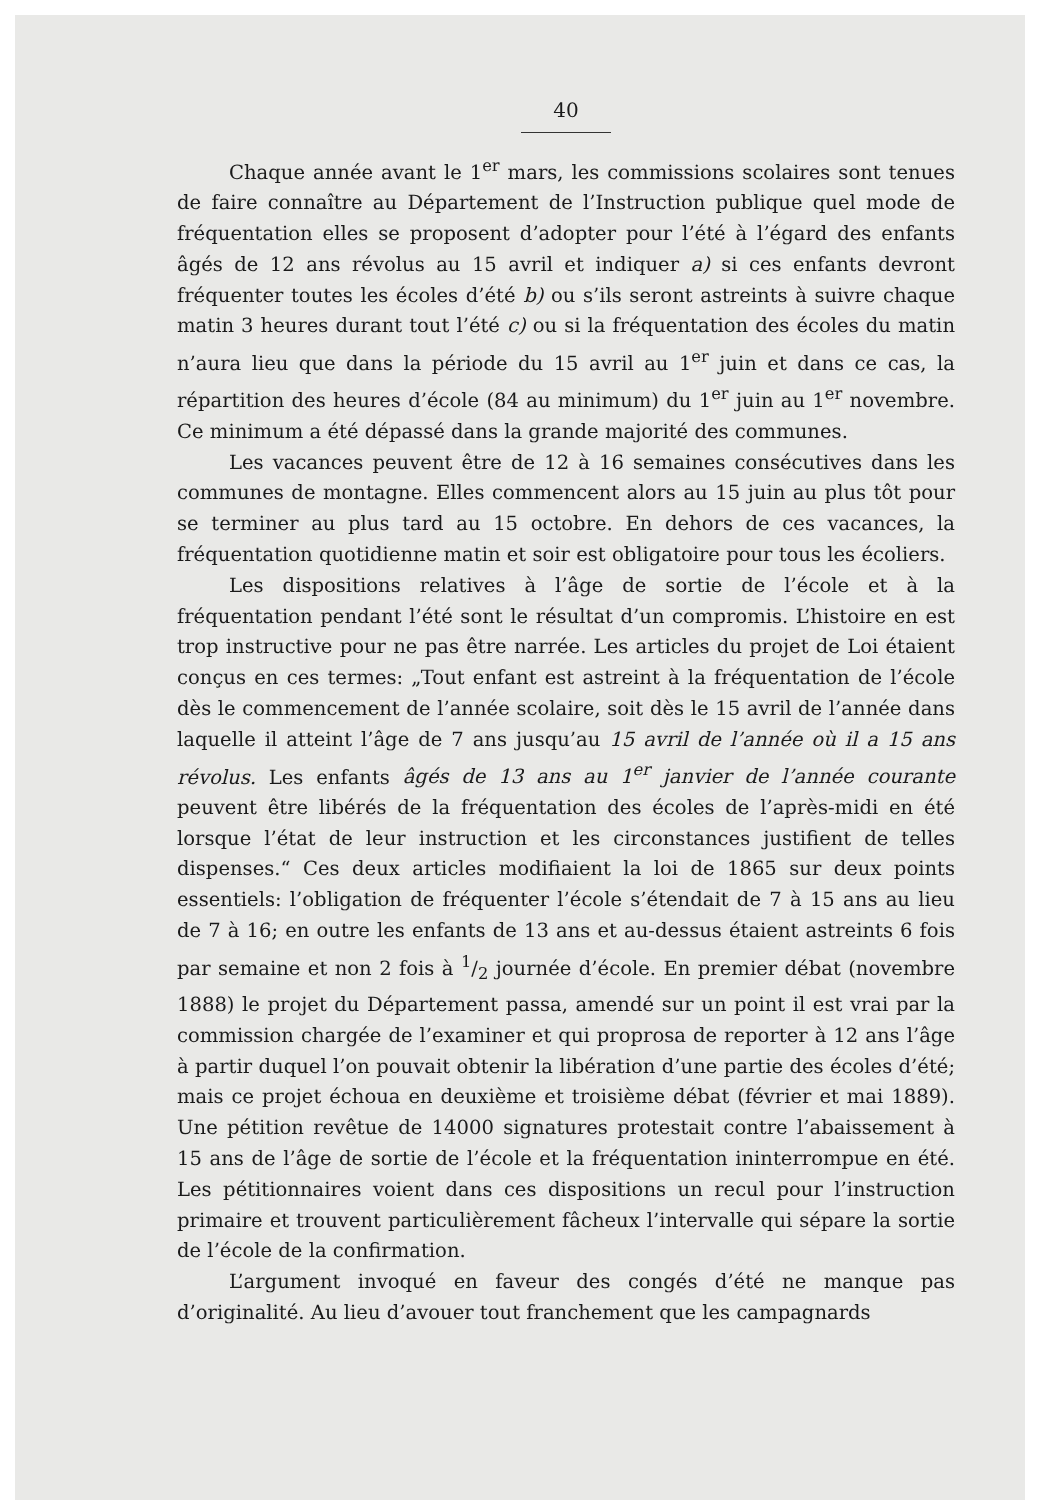40
Chaque année avant le 1<sup>er</sup> mars, les commissions scolaires sont tenues de faire connaître au Département de l’Instruction publique quel mode de fréquentation elles se proposent d’adopter pour l’été à l’égard des enfants âgés de 12 ans révolus au 15 avril et indiquer a) si ces enfants devront fréquenter toutes les écoles d’été b) ou s’ils seront astreints à suivre chaque matin 3 heures durant tout l’été c) ou si la fréquentation des écoles du matin n’aura lieu que dans la période du 15 avril au 1<sup>er</sup> juin et dans ce cas, la répartition des heures d’école (84 au minimum) du 1<sup>er</sup> juin au 1<sup>er</sup> novembre. Ce minimum a été dépassé dans la grande majorité des communes.
Les vacances peuvent être de 12 à 16 semaines consécutives dans les communes de montagne. Elles commencent alors au 15 juin au plus tôt pour se terminer au plus tard au 15 octobre. En dehors de ces vacances, la fréquentation quotidienne matin et soir est obligatoire pour tous les écoliers.
Les dispositions relatives à l’âge de sortie de l’école et à la fréquentation pendant l’été sont le résultat d’un compromis. L’histoire en est trop instructive pour ne pas être narrée. Les articles du projet de Loi étaient conçus en ces termes: „Tout enfant est astreint à la fréquentation de l’école dès le commencement de l’année scolaire, soit dès le 15 avril de l’année dans laquelle il atteint l’âge de 7 ans jusqu’au 15 avril de l’année où il a 15 ans révolus. Les enfants âgés de 13 ans au 1<sup>er</sup> janvier de l’année courante peuvent être libérés de la fréquentation des écoles de l’après-midi en été lorsque l’état de leur instruction et les circonstances justifient de telles dispenses.“ Ces deux articles modifiaient la loi de 1865 sur deux points essentiels: l’obligation de fréquenter l’école s’étendait de 7 à 15 ans au lieu de 7 à 16; en outre les enfants de 13 ans et au-dessus étaient astreints 6 fois par semaine et non 2 fois à 1/2 journée d’école. En premier débat (novembre 1888) le projet du Département passa, amendé sur un point il est vrai par la commission chargée de l’examiner et qui proprosa de reporter à 12 ans l’âge à partir duquel l’on pouvait obtenir la libération d’une partie des écoles d’été; mais ce projet échoua en deuxième et troisième débat (février et mai 1889). Une pétition revêtue de 14000 signatures protestait contre l’abaissement à 15 ans de l’âge de sortie de l’école et la fréquentation ininterrompue en été. Les pétitionnaires voient dans ces dispositions un recul pour l’instruction primaire et trouvent particulièrement fâcheux l’intervalle qui sépare la sortie de l’école de la confirmation.
L’argument invoqué en faveur des congés d’été ne manque pas d’originalité. Au lieu d’avouer tout franchement que les campagnards